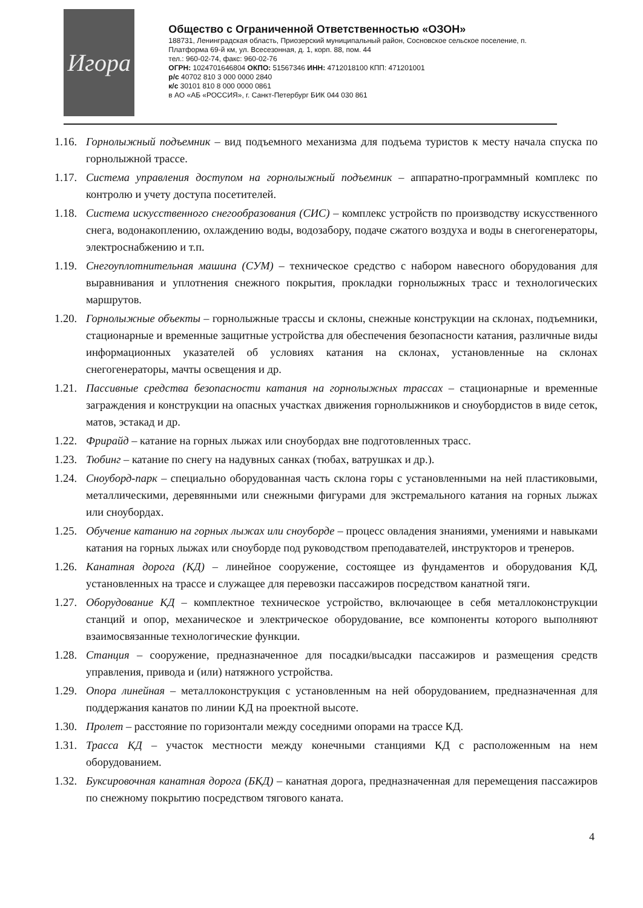Игора
Общество с Ограниченной Ответственностью «ОЗОН»
188731, Ленинградская область, Приозерский муниципальный район, Сосновское сельское поселение, п. Платформа 69-й км, ул. Всесезонная, д. 1, корп. 88, пом. 44
тел.: 960-02-74, факс: 960-02-76
ОГРН: 1024701646804 ОКПО: 51567346 ИНН: 4712018100 КПП: 471201001
р/с 40702 810 3 000 0000 2840
к/с 30101 810 8 000 0000 0861
в АО «АБ «РОССИЯ», г. Санкт-Петербург БИК 044 030 861
1.16. Горнолыжный подъемник – вид подъемного механизма для подъема туристов к месту начала спуска по горнолыжной трассе.
1.17. Система управления доступом на горнолыжный подъемник – аппаратно-программный комплекс по контролю и учету доступа посетителей.
1.18. Система искусственного снегообразования (СИС) – комплекс устройств по производству искусственного снега, водонакоплению, охлаждению воды, водозабору, подаче сжатого воздуха и воды в снегогенераторы, электроснабжению и т.п.
1.19. Снегоуплотнительная машина (СУМ) – техническое средство с набором навесного оборудования для выравнивания и уплотнения снежного покрытия, прокладки горнолыжных трасс и технологических маршрутов.
1.20. Горнолыжные объекты – горнолыжные трассы и склоны, снежные конструкции на склонах, подъемники, стационарные и временные защитные устройства для обеспечения безопасности катания, различные виды информационных указателей об условиях катания на склонах, установленные на склонах снегогенераторы, мачты освещения и др.
1.21. Пассивные средства безопасности катания на горнолыжных трассах – стационарные и временные заграждения и конструкции на опасных участках движения горнолыжников и сноубордистов в виде сеток, матов, эстакад и др.
1.22. Фрирайд – катание на горных лыжах или сноубордах вне подготовленных трасс.
1.23. Тюбинг – катание по снегу на надувных санках (тюбах, ватрушках и др.).
1.24. Сноуборд-парк – специально оборудованная часть склона горы с установленными на ней пластиковыми, металлическими, деревянными или снежными фигурами для экстремального катания на горных лыжах или сноубордах.
1.25. Обучение катанию на горных лыжах или сноуборде – процесс овладения знаниями, умениями и навыками катания на горных лыжах или сноуборде под руководством преподавателей, инструкторов и тренеров.
1.26. Канатная дорога (КД) – линейное сооружение, состоящее из фундаментов и оборудования КД, установленных на трассе и служащее для перевозки пассажиров посредством канатной тяги.
1.27. Оборудование КД – комплектное техническое устройство, включающее в себя металлоконструкции станций и опор, механическое и электрическое оборудование, все компоненты которого выполняют взаимосвязанные технологические функции.
1.28. Станция – сооружение, предназначенное для посадки/высадки пассажиров и размещения средств управления, привода и (или) натяжного устройства.
1.29. Опора линейная – металлоконструкция с установленным на ней оборудованием, предназначенная для поддержания канатов по линии КД на проектной высоте.
1.30. Пролет – расстояние по горизонтали между соседними опорами на трассе КД.
1.31. Трасса КД – участок местности между конечными станциями КД с расположенным на нем оборудованием.
1.32. Буксировочная канатная дорога (БКД) – канатная дорога, предназначенная для перемещения пассажиров по снежному покрытию посредством тягового каната.
4